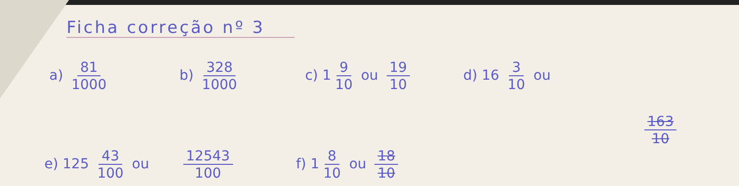Ficha correção nº 3
a) 81 1000 b) 328 1000 c) 1 9 10 ou 19 10 d) 16 3 10 ou
163 10
e) 125 43 100 ou 12543 100 f) 1 8 10 ou 18 10